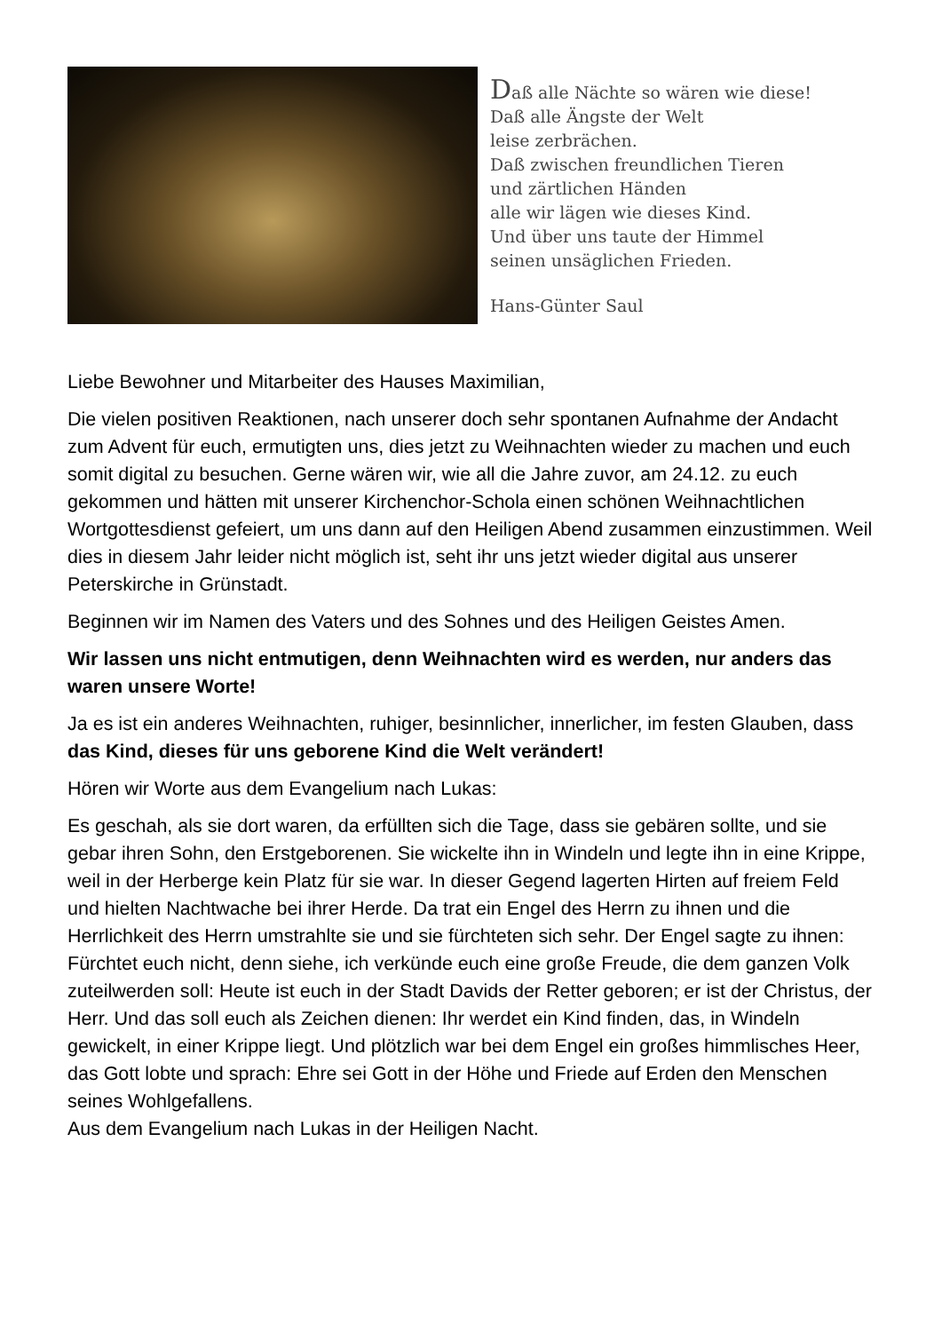Daß alle Nächte so wären wie diese!
Daß alle Ängste der Welt
leise zerbrächen.
Daß zwischen freundlichen Tieren
und zärtlichen Händen
alle wir lägen wie dieses Kind.
Und über uns taute der Himmel
seinen unsäglichen Frieden.
Hans-Günter Saul
Liebe Bewohner und Mitarbeiter des Hauses Maximilian,
Die vielen positiven Reaktionen, nach unserer doch sehr spontanen Aufnahme der Andacht zum Advent für euch, ermutigten uns, dies jetzt zu Weihnachten wieder zu machen und euch somit digital zu besuchen. Gerne wären wir, wie all die Jahre zuvor, am 24.12. zu euch gekommen und hätten mit unserer Kirchenchor-Schola einen schönen Weihnachtlichen Wortgottesdienst gefeiert, um uns dann auf den Heiligen Abend zusammen einzustimmen. Weil dies in diesem Jahr leider nicht möglich ist, seht ihr uns jetzt wieder digital aus unserer Peterskirche in Grünstadt.
Beginnen wir im Namen des Vaters und des Sohnes und des Heiligen Geistes Amen.
Wir lassen uns nicht entmutigen, denn Weihnachten wird es werden, nur anders das waren unsere Worte!
Ja es ist ein anderes Weihnachten, ruhiger, besinnlicher, innerlicher, im festen Glauben, dass das Kind, dieses für uns geborene Kind die Welt verändert!
Hören wir Worte aus dem Evangelium nach Lukas:
Es geschah, als sie dort waren, da erfüllten sich die Tage, dass sie gebären sollte, und sie gebar ihren Sohn, den Erstgeborenen. Sie wickelte ihn in Windeln und legte ihn in eine Krippe, weil in der Herberge kein Platz für sie war. In dieser Gegend lagerten Hirten auf freiem Feld und hielten Nachtwache bei ihrer Herde. Da trat ein Engel des Herrn zu ihnen und die Herrlichkeit des Herrn umstrahlte sie und sie fürchteten sich sehr. Der Engel sagte zu ihnen: Fürchtet euch nicht, denn siehe, ich verkünde euch eine große Freude, die dem ganzen Volk zuteilwerden soll: Heute ist euch in der Stadt Davids der Retter geboren; er ist der Christus, der Herr. Und das soll euch als Zeichen dienen: Ihr werdet ein Kind finden, das, in Windeln gewickelt, in einer Krippe liegt. Und plötzlich war bei dem Engel ein großes himmlisches Heer, das Gott lobte und sprach: Ehre sei Gott in der Höhe und Friede auf Erden den Menschen seines Wohlgefallens.
Aus dem Evangelium nach Lukas in der Heiligen Nacht.